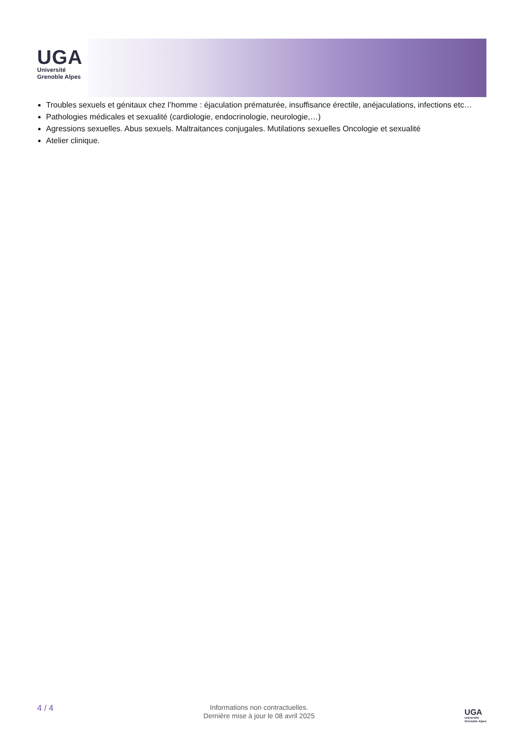UGA
Université
Grenoble Alpes
Troubles sexuels et génitaux chez l’homme : éjaculation prématurée, insuffisance érectile, anéjaculations, infections etc…
Pathologies médicales et sexualité (cardiologie, endocrinologie, neurologie,…)
Agressions sexuelles. Abus sexuels. Maltraitances conjugales. Mutilations sexuelles Oncologie et sexualité
Atelier clinique.
4 / 4
Informations non contractuelles.
Dernière mise à jour le 08 avril 2025
UGA
Université
Grenoble Alpes